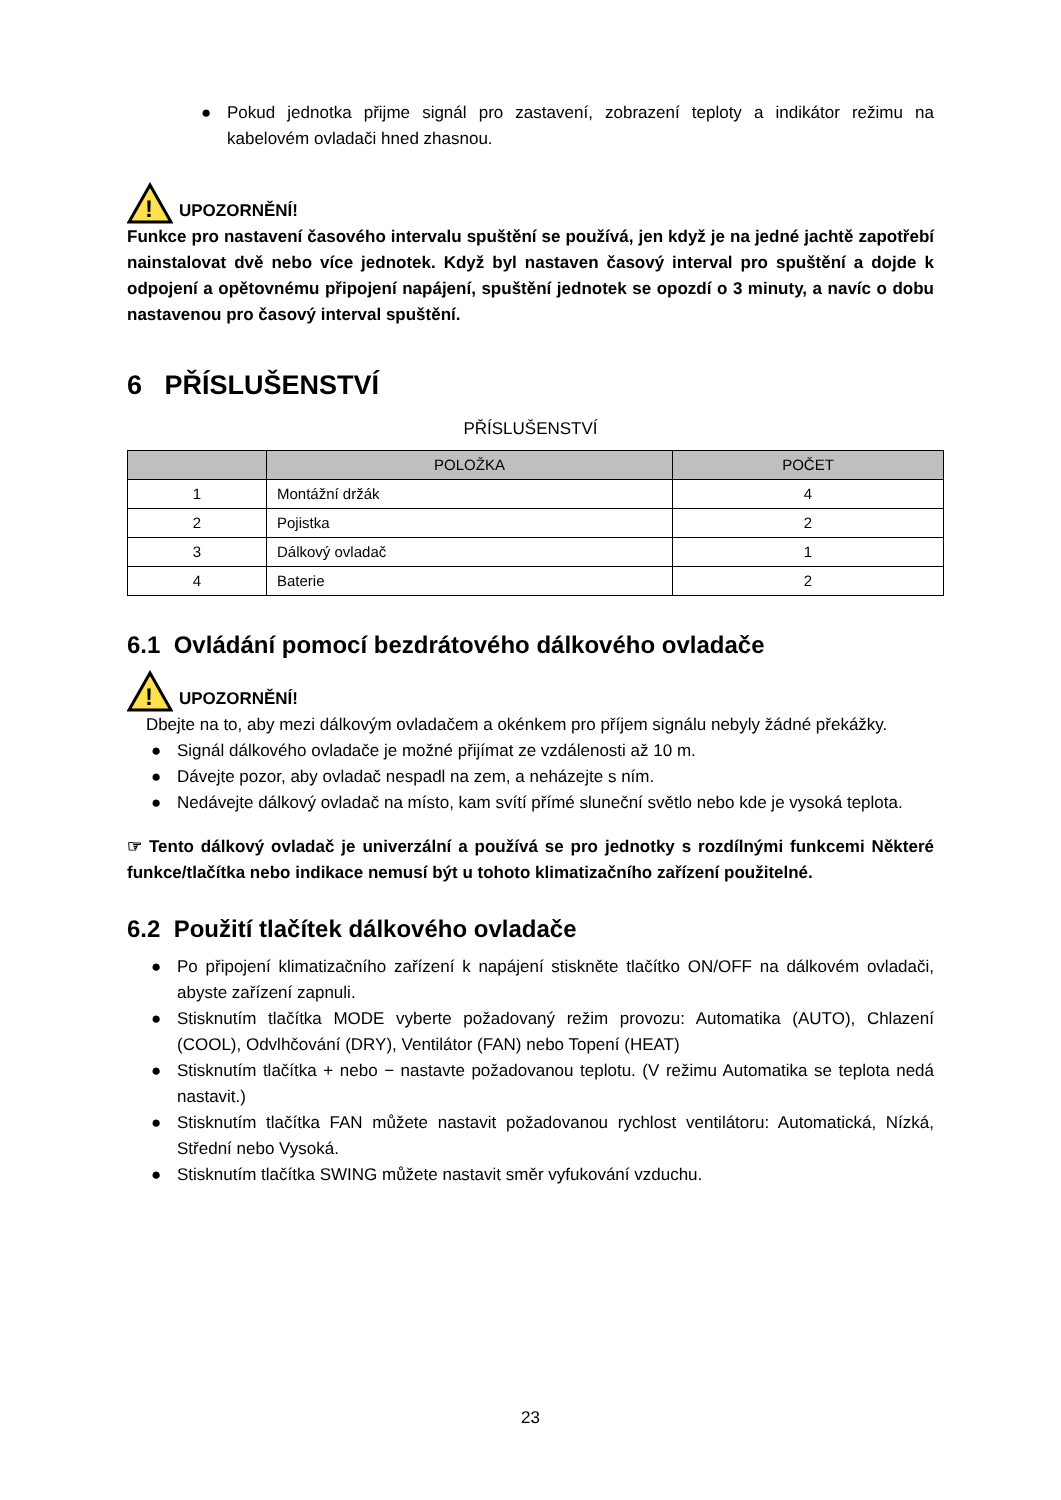● Pokud jednotka přijme signál pro zastavení, zobrazení teploty a indikátor režimu na kabelovém ovladači hned zhasnou.
!
UPOZORNĚNÍ!
Funkce pro nastavení časového intervalu spuštění se používá, jen když je na jedné jachtě zapotřebí nainstalovat dvě nebo více jednotek. Když byl nastaven časový interval pro spuštění a dojde k odpojení a opětovnému připojení napájení, spuštění jednotek se opozdí o 3 minuty, a navíc o dobu nastavenou pro časový interval spuštění.
6 PŘÍSLUŠENSTVÍ
PŘÍSLUŠENSTVÍ
| | POLOŽKA | POČET |
| --- | --- | --- |
| 1 | Montážní držák | 4 |
| 2 | Pojistka | 2 |
| 3 | Dálkový ovladač | 1 |
| 4 | Baterie | 2 |
6.1 Ovládání pomocí bezdrátového dálkového ovladače
!
UPOZORNĚNÍ!
Dbejte na to, aby mezi dálkovým ovladačem a okénkem pro příjem signálu nebyly žádné překážky.
● Signál dálkového ovladače je možné přijímat ze vzdálenosti až 10 m.
● Dávejte pozor, aby ovladač nespadl na zem, a neházejte s ním.
● Nedávejte dálkový ovladač na místo, kam svítí přímé sluneční světlo nebo kde je vysoká teplota.
☞ Tento dálkový ovladač je univerzální a používá se pro jednotky s rozdílnými funkcemi Některé funkce/tlačítka nebo indikace nemusí být u tohoto klimatizačního zařízení použitelné.
6.2 Použití tlačítek dálkového ovladače
● Po připojení klimatizačního zařízení k napájení stiskněte tlačítko ON/OFF na dálkovém ovladači, abyste zařízení zapnuli.
● Stisknutím tlačítka MODE vyberte požadovaný režim provozu: Automatika (AUTO), Chlazení (COOL), Odvlhčování (DRY), Ventilátor (FAN) nebo Topení (HEAT)
● Stisknutím tlačítka + nebo − nastavte požadovanou teplotu. (V režimu Automatika se teplota nedá nastavit.)
● Stisknutím tlačítka FAN můžete nastavit požadovanou rychlost ventilátoru: Automatická, Nízká, Střední nebo Vysoká.
● Stisknutím tlačítka SWING můžete nastavit směr vyfukování vzduchu.
23